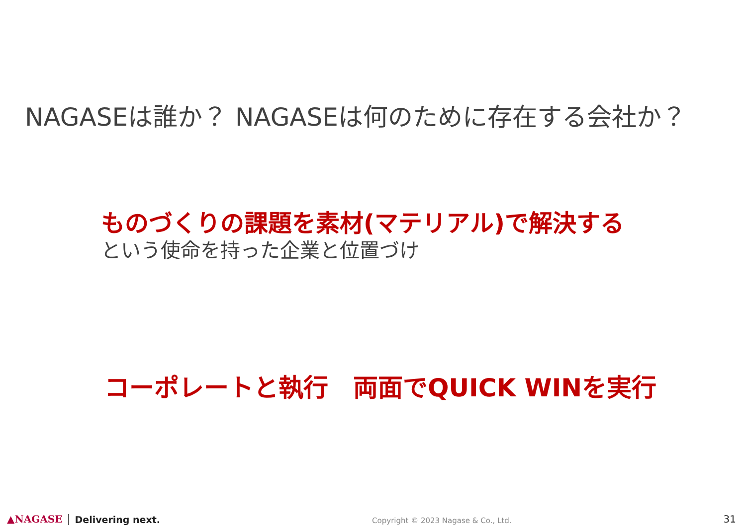NAGASEは誰か？ NAGASEは何のために存在する会社か？
ものづくりの課題を素材(マテリアル)で解決する
という使命を持った企業と位置づけ
コーポレートと執行　両面でQUICK WINを実行
▲NAGASE Delivering next. Copyright © 2023 Nagase & Co., Ltd. 31